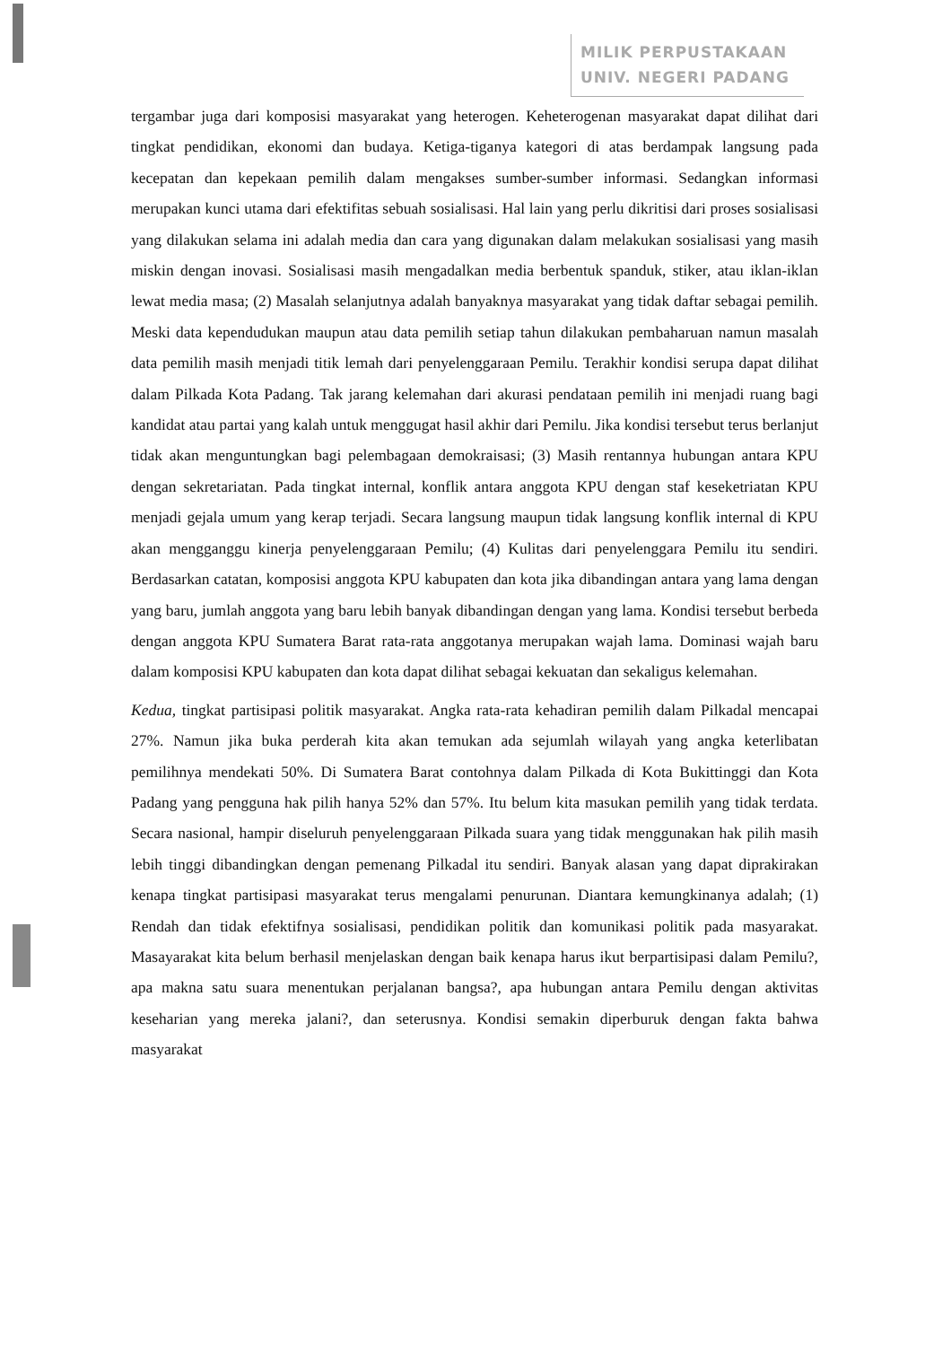MILIK PERPUSTAKAAN
UNIV. NEGERI PADANG
tergambar juga dari komposisi masyarakat yang heterogen. Keheterogenan masyarakat dapat dilihat dari tingkat pendidikan, ekonomi dan budaya. Ketiga-tiganya kategori di atas berdampak langsung pada kecepatan dan kepekaan pemilih dalam mengakses sumber-sumber informasi. Sedangkan informasi merupakan kunci utama dari efektifitas sebuah sosialisasi. Hal lain yang perlu dikritisi dari proses sosialisasi yang dilakukan selama ini adalah media dan cara yang digunakan dalam melakukan sosialisasi yang masih miskin dengan inovasi. Sosialisasi masih mengadalkan media berbentuk spanduk, stiker, atau iklan-iklan lewat media masa; (2) Masalah selanjutnya adalah banyaknya masyarakat yang tidak daftar sebagai pemilih. Meski data kependudukan maupun atau data pemilih setiap tahun dilakukan pembaharuan namun masalah data pemilih masih menjadi titik lemah dari penyelenggaraan Pemilu. Terakhir kondisi serupa dapat dilihat dalam Pilkada Kota Padang. Tak jarang kelemahan dari akurasi pendataan pemilih ini menjadi ruang bagi kandidat atau partai yang kalah untuk menggugat hasil akhir dari Pemilu. Jika kondisi tersebut terus berlanjut tidak akan menguntungkan bagi pelembagaan demokraisasi; (3) Masih rentannya hubungan antara KPU dengan sekretariatan. Pada tingkat internal, konflik antara anggota KPU dengan staf keseketriatan KPU menjadi gejala umum yang kerap terjadi. Secara langsung maupun tidak langsung konflik internal di KPU akan mengganggu kinerja penyelenggaraan Pemilu; (4) Kulitas dari penyelenggara Pemilu itu sendiri. Berdasarkan catatan, komposisi anggota KPU kabupaten dan kota jika dibandingan antara yang lama dengan yang baru, jumlah anggota yang baru lebih banyak dibandingan dengan yang lama. Kondisi tersebut berbeda dengan anggota KPU Sumatera Barat rata-rata anggotanya merupakan wajah lama. Dominasi wajah baru dalam komposisi KPU kabupaten dan kota dapat dilihat sebagai kekuatan dan sekaligus kelemahan.
Kedua, tingkat partisipasi politik masyarakat. Angka rata-rata kehadiran pemilih dalam Pilkadal mencapai 27%. Namun jika buka perderah kita akan temukan ada sejumlah wilayah yang angka keterlibatan pemilihnya mendekati 50%. Di Sumatera Barat contohnya dalam Pilkada di Kota Bukittinggi dan Kota Padang yang pengguna hak pilih hanya 52% dan 57%. Itu belum kita masukan pemilih yang tidak terdata. Secara nasional, hampir diseluruh penyelenggaraan Pilkada suara yang tidak menggunakan hak pilih masih lebih tinggi dibandingkan dengan pemenang Pilkadal itu sendiri. Banyak alasan yang dapat diprakirakan kenapa tingkat partisipasi masyarakat terus mengalami penurunan. Diantara kemungkinanya adalah; (1) Rendah dan tidak efektifnya sosialisasi, pendidikan politik dan komunikasi politik pada masyarakat. Masayarakat kita belum berhasil menjelaskan dengan baik kenapa harus ikut berpartisipasi dalam Pemilu?, apa makna satu suara menentukan perjalanan bangsa?, apa hubungan antara Pemilu dengan aktivitas keseharian yang mereka jalani?, dan seterusnya. Kondisi semakin diperburuk dengan fakta bahwa masyarakat